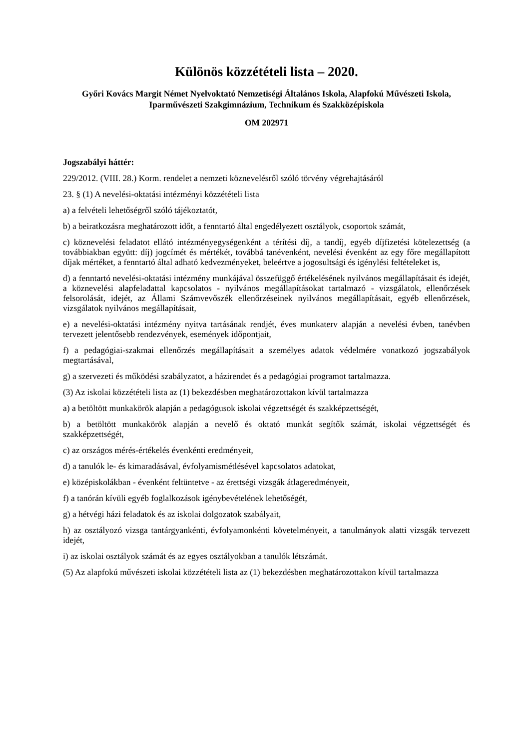Különös közzétételi lista – 2020.
Győri Kovács Margit Német Nyelvoktató Nemzetiségi Általános Iskola, Alapfokú Művészeti Iskola, Iparművészeti Szakgimnázium, Technikum és Szakközépiskola
OM 202971
Jogszabályi háttér:
229/2012. (VIII. 28.) Korm. rendelet a nemzeti köznevelésről szóló törvény végrehajtásáról
23. § (1) A nevelési-oktatási intézményi közzétételi lista
a) a felvételi lehetőségről szóló tájékoztatót,
b) a beiratkozásra meghatározott időt, a fenntartó által engedélyezett osztályok, csoportok számát,
c) köznevelési feladatot ellátó intézményegységenként a térítési díj, a tandíj, egyéb díjfizetési kötelezettség (a továbbiakban együtt: díj) jogcímét és mértékét, továbbá tanévenként, nevelési évenként az egy főre megállapított díjak mértéket, a fenntartó által adható kedvezményeket, beleértve a jogosultsági és igénylési feltételeket is,
d) a fenntartó nevelési-oktatási intézmény munkájával összefüggő értékelésének nyilvános megállapításait és idejét, a köznevelési alapfeladattal kapcsolatos - nyilvános megállapításokat tartalmazó - vizsgálatok, ellenőrzések felsorolását, idejét, az Állami Számvevőszék ellenőrzéseinek nyilvános megállapításait, egyéb ellenőrzések, vizsgálatok nyilvános megállapításait,
e) a nevelési-oktatási intézmény nyitva tartásának rendjét, éves munkaterv alapján a nevelési évben, tanévben tervezett jelentősebb rendezvények, események időpontjait,
f) a pedagógiai-szakmai ellenőrzés megállapításait a személyes adatok védelmére vonatkozó jogszabályok megtartásával,
g) a szervezeti és működési szabályzatot, a házirendet és a pedagógiai programot tartalmazza.
(3) Az iskolai közzétételi lista az (1) bekezdésben meghatározottakon kívül tartalmazza
a) a betöltött munkakörök alapján a pedagógusok iskolai végzettségét és szakképzettségét,
b) a betöltött munkakörök alapján a nevelő és oktató munkát segítők számát, iskolai végzettségét és szakképzettségét,
c) az országos mérés-értékelés évenkénti eredményeit,
d) a tanulók le- és kimaradásával, évfolyamismétlésével kapcsolatos adatokat,
e) középiskolákban - évenként feltüntetve - az érettségi vizsgák átlageredményeit,
f) a tanórán kívüli egyéb foglalkozások igénybevételének lehetőségét,
g) a hétvégi házi feladatok és az iskolai dolgozatok szabályait,
h) az osztályozó vizsga tantárgyankénti, évfolyamonkénti követelményeit, a tanulmányok alatti vizsgák tervezett idejét,
i) az iskolai osztályok számát és az egyes osztályokban a tanulók létszámát.
(5) Az alapfokú művészeti iskolai közzétételi lista az (1) bekezdésben meghatározottakon kívül tartalmazza